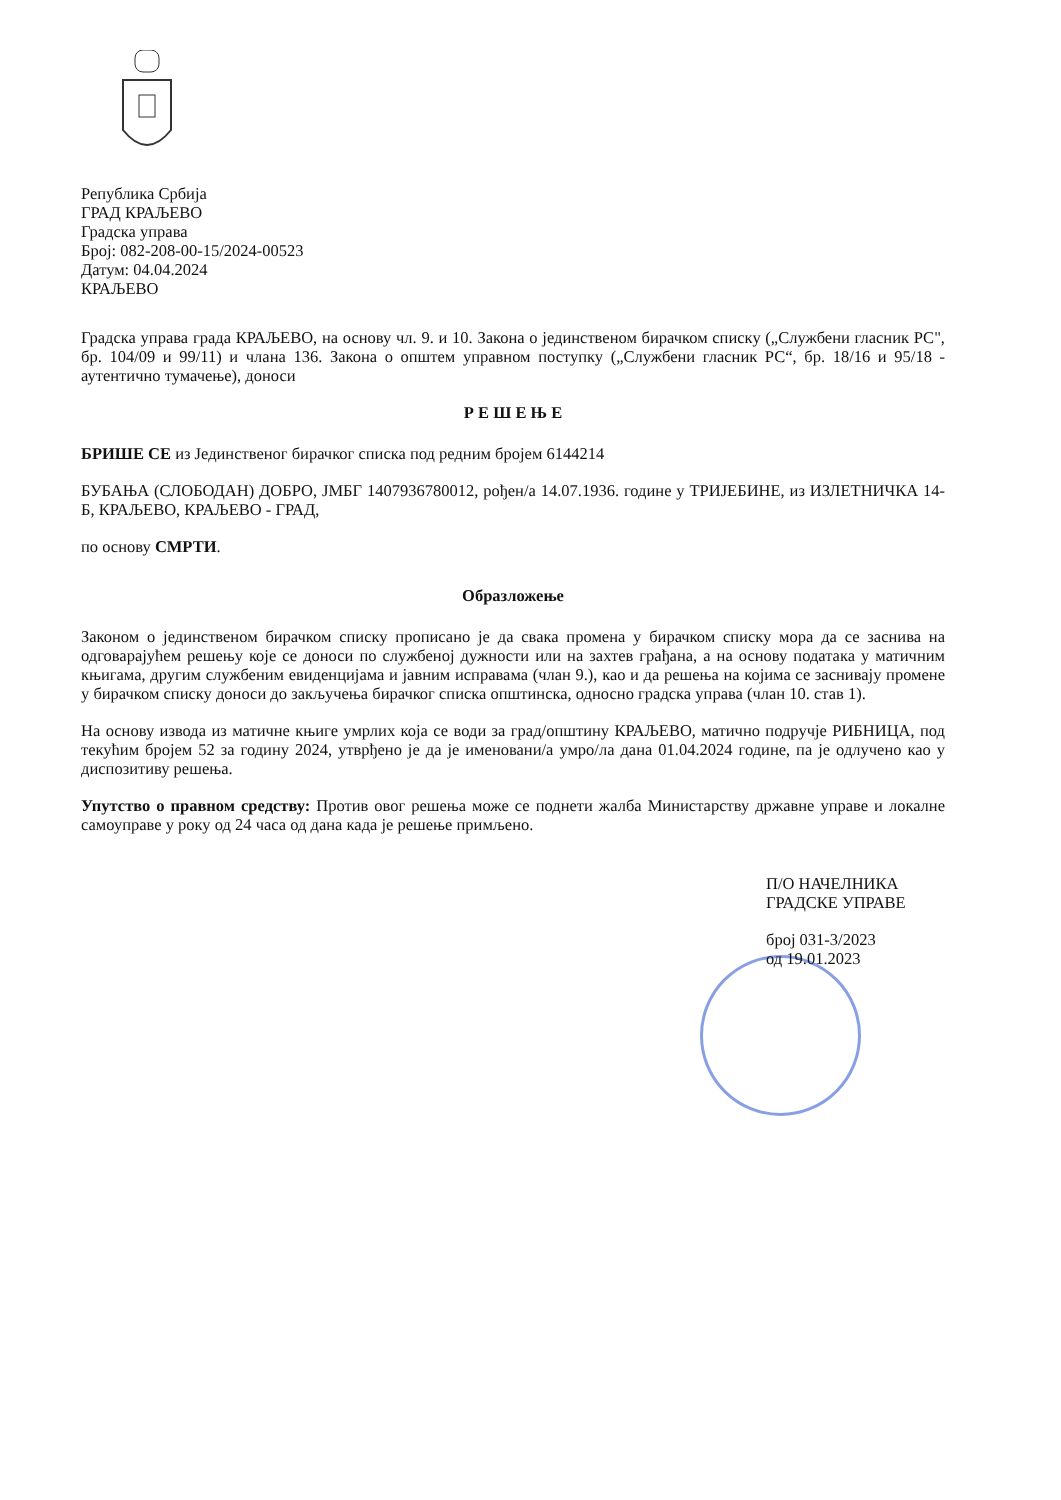Република Србија
ГРАД КРАЉЕВО
Градска управа
Број: 082-208-00-15/2024-00523
Датум: 04.04.2024
КРАЉЕВО
Градска управа града КРАЉЕВО, на основу чл. 9. и 10. Закона о јединственом бирачком списку („Службени гласник РС", бр. 104/09 и 99/11) и члана 136. Закона о општем управном поступку („Службени гласник РС“, бр. 18/16 и 95/18 - аутентично тумачење), доноси
Р Е Ш Е Њ Е
БРИШЕ СЕ из Јединственог бирачког списка под редним бројем 6144214
БУБАЊА (СЛОБОДАН) ДОБРО, ЈМБГ 1407936780012, рођен/а 14.07.1936. године у ТРИЈЕБИНЕ, из ИЗЛЕТНИЧКА 14-Б, КРАЉЕВО, КРАЉЕВО - ГРАД,
по основу СМРТИ.
Образложење
Законом о јединственом бирачком списку прописано је да свака промена у бирачком списку мора да се заснива на одговарајућем решењу које се доноси по службеној дужности или на захтев грађана, а на основу података у матичним књигама, другим службеним евиденцијама и јавним исправама (члан 9.), као и да решења на којима се заснивају промене у бирачком списку доноси до закључења бирачког списка општинска, односно градска управа (члан 10. став 1).
На основу извода из матичне књиге умрлих која се води за град/општину КРАЉЕВО, матично подручје РИБНИЦА, под текућим бројем 52 за годину 2024, утврђено је да је именовани/а умро/ла дана 01.04.2024 године, па је одлучено као у диспозитиву решења.
Упутство о правном средству: Против овог решења може се поднети жалба Министарству државне управе и локалне самоуправе у року од 24 часа од дана када је решење примљено.
П/О НАЧЕЛНИКА
ГРАДСКЕ УПРАВЕ
број 031-3/2023
од 19.01.2023